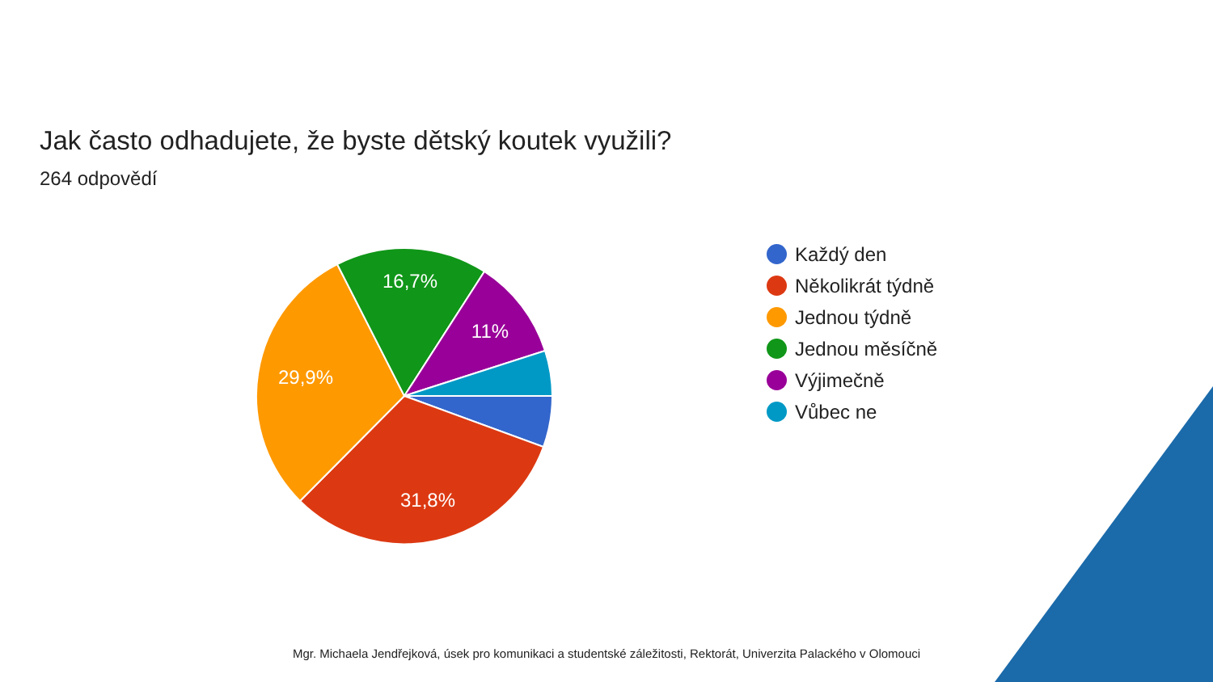Jak často odhadujete, že byste dětský koutek využili?
264 odpovědí
16,7%
11%
29,9%
31,8%
Každý den
Několikrát týdně
Jednou týdně
Jednou měsíčně
Výjimečně
Vůbec ne
Mgr. Michaela Jendřejková, úsek pro komunikaci a studentské záležitosti, Rektorát, Univerzita Palackého v Olomouci